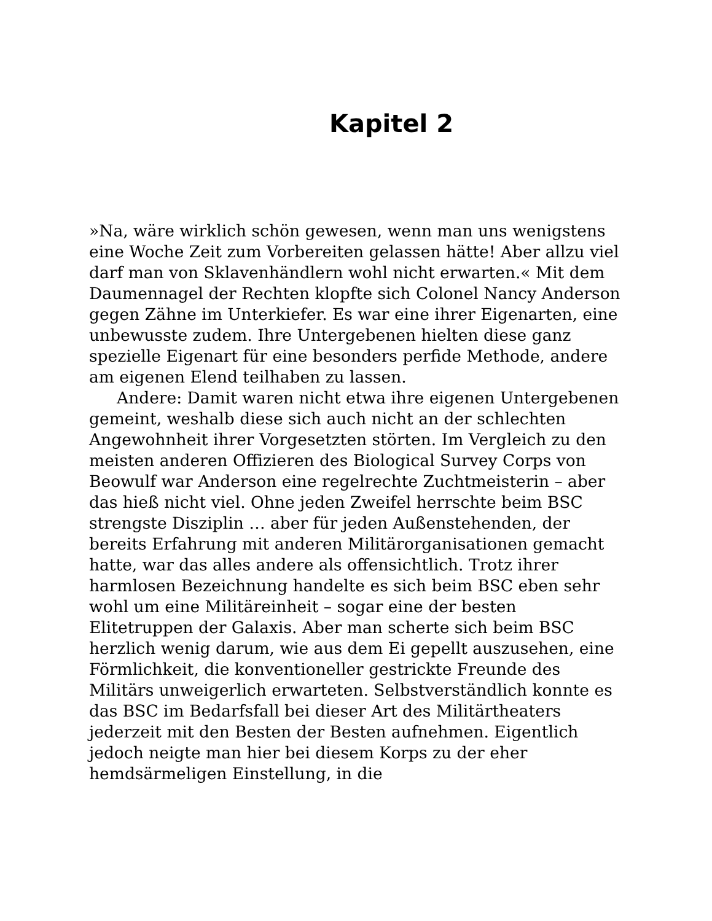Kapitel 2
»Na, wäre wirklich schön gewesen, wenn man uns wenigstens eine Woche Zeit zum Vorbereiten gelassen hätte! Aber allzu viel darf man von Sklavenhändlern wohl nicht erwarten.« Mit dem Daumennagel der Rechten klopfte sich Colonel Nancy Anderson gegen Zähne im Unterkiefer. Es war eine ihrer Eigenarten, eine unbewusste zudem. Ihre Untergebenen hielten diese ganz spezielle Eigenart für eine besonders perfide Methode, andere am eigenen Elend teilhaben zu lassen.
Andere: Damit waren nicht etwa ihre eigenen Untergebenen gemeint, weshalb diese sich auch nicht an der schlechten Angewohnheit ihrer Vorgesetzten störten. Im Vergleich zu den meisten anderen Offizieren des Biological Survey Corps von Beowulf war Anderson eine regelrechte Zuchtmeisterin – aber das hieß nicht viel. Ohne jeden Zweifel herrschte beim BSC strengste Disziplin … aber für jeden Außenstehenden, der bereits Erfahrung mit anderen Militärorganisationen gemacht hatte, war das alles andere als offensichtlich. Trotz ihrer harmlosen Bezeichnung handelte es sich beim BSC eben sehr wohl um eine Militäreinheit – sogar eine der besten Elitetruppen der Galaxis. Aber man scherte sich beim BSC herzlich wenig darum, wie aus dem Ei gepellt auszusehen, eine Förmlichkeit, die konventioneller gestrickte Freunde des Militärs unweigerlich erwarteten. Selbstverständlich konnte es das BSC im Bedarfsfall bei dieser Art des Militärtheaters jederzeit mit den Besten der Besten aufnehmen. Eigentlich jedoch neigte man hier bei diesem Korps zu der eher hemdsärmeligen Einstellung, in die